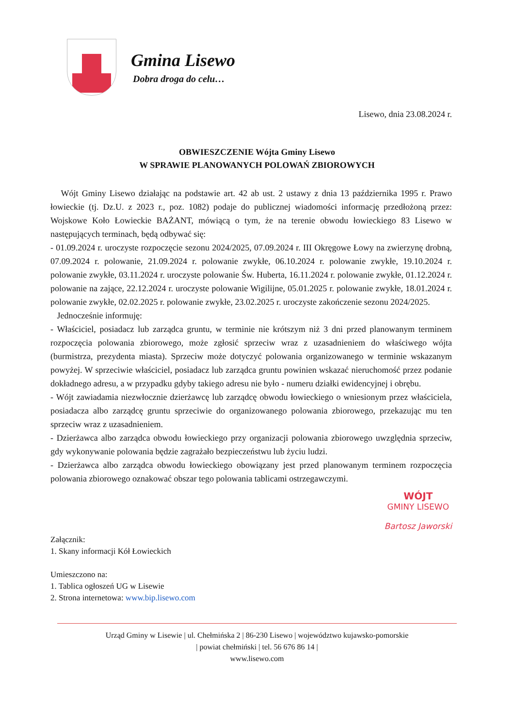Gmina Lisewo
Dobra droga do celu…
Lisewo, dnia 23.08.2024 r.
OBWIESZCZENIE Wójta Gminy Lisewo
W SPRAWIE PLANOWANYCH POLOWAŃ ZBIOROWYCH
Wójt Gminy Lisewo działając na podstawie art. 42 ab ust. 2 ustawy z dnia 13 października 1995 r. Prawo łowieckie (tj. Dz.U. z 2023 r., poz. 1082) podaje do publicznej wiadomości informację przedłożoną przez: Wojskowe Koło Łowieckie BAŻANT, mówiącą o tym, że na terenie obwodu łowieckiego 83 Lisewo w następujących terminach, będą odbywać się:
- 01.09.2024 r. uroczyste rozpoczęcie sezonu 2024/2025, 07.09.2024 r. III Okręgowe Łowy na zwierzynę drobną, 07.09.2024 r. polowanie, 21.09.2024 r. polowanie zwykłe, 06.10.2024 r. polowanie zwykłe, 19.10.2024 r. polowanie zwykłe, 03.11.2024 r. uroczyste polowanie Św. Huberta, 16.11.2024 r. polowanie zwykłe, 01.12.2024 r. polowanie na zające, 22.12.2024 r. uroczyste polowanie Wigilijne, 05.01.2025 r. polowanie zwykłe, 18.01.2024 r. polowanie zwykłe, 02.02.2025 r. polowanie zwykłe, 23.02.2025 r. uroczyste zakończenie sezonu 2024/2025.
Jednocześnie informuję:
- Właściciel, posiadacz lub zarządca gruntu, w terminie nie krótszym niż 3 dni przed planowanym terminem rozpoczęcia polowania zbiorowego, może zgłosić sprzeciw wraz z uzasadnieniem do właściwego wójta (burmistrza, prezydenta miasta). Sprzeciw może dotyczyć polowania organizowanego w terminie wskazanym powyżej. W sprzeciwie właściciel, posiadacz lub zarządca gruntu powinien wskazać nieruchomość przez podanie dokładnego adresu, a w przypadku gdyby takiego adresu nie było - numeru działki ewidencyjnej i obrębu.
- Wójt zawiadamia niezwłocznie dzierżawcę lub zarządcę obwodu łowieckiego o wniesionym przez właściciela, posiadacza albo zarządcę gruntu sprzeciwie do organizowanego polowania zbiorowego, przekazując mu ten sprzeciw wraz z uzasadnieniem.
- Dzierżawca albo zarządca obwodu łowieckiego przy organizacji polowania zbiorowego uwzględnia sprzeciw, gdy wykonywanie polowania będzie zagrażało bezpieczeństwu lub życiu ludzi.
- Dzierżawca albo zarządca obwodu łowieckiego obowiązany jest przed planowanym terminem rozpoczęcia polowania zbiorowego oznakować obszar tego polowania tablicami ostrzegawczymi.
Załącznik:
1. Skany informacji Kół Łowieckich
Umieszczono na:
1. Tablica ogłoszeń UG w Lisewie
2. Strona internetowa: www.bip.lisewo.com
WÓJT
GMINY LISEWO
Bartosz Jaworski
Urząd Gminy w Lisewie | ul. Chełmińska 2 | 86-230 Lisewo | województwo kujawsko-pomorskie
| powiat chełmiński | tel. 56 676 86 14 |
www.lisewo.com